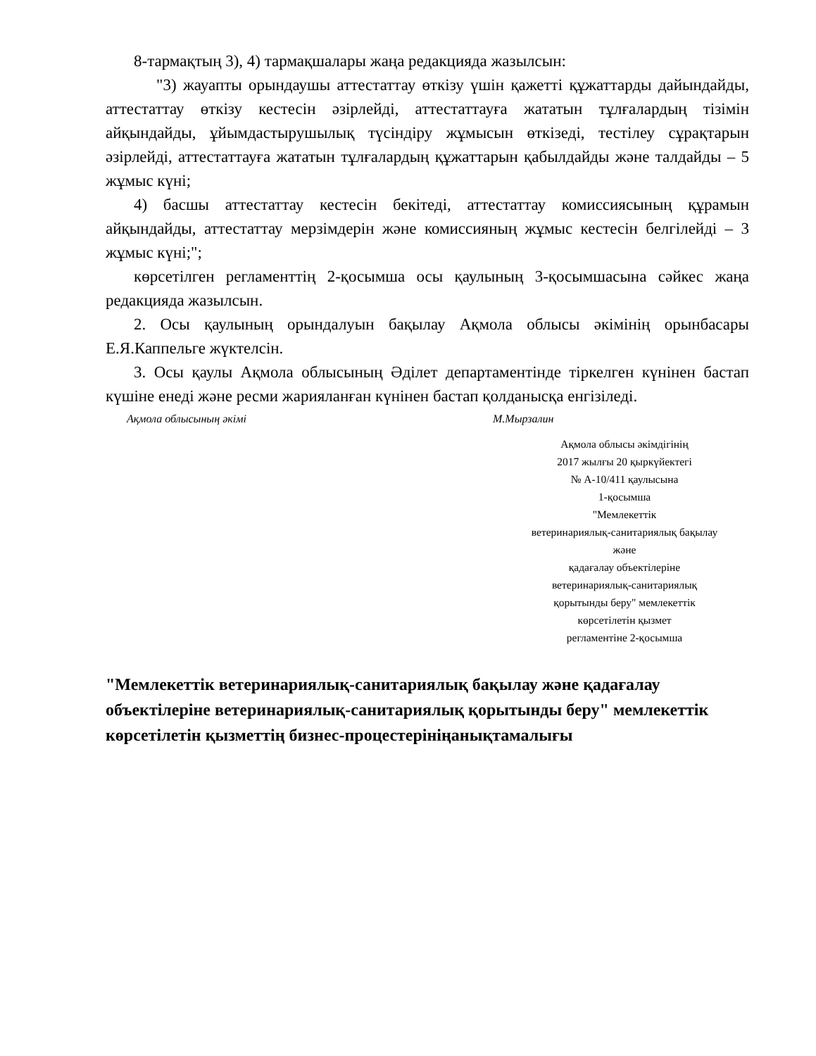8-тармақтың 3), 4) тармақшалары жаңа редакцияда жазылсын:
"3) жауапты орындаушы аттестаттау өткізу үшін қажетті құжаттарды дайындайды, аттестаттау өткізу кестесін әзірлейді, аттестаттауға жататын тұлғалардың тізімін айқындайды, ұйымдастырушылық түсіндіру жұмысын өткізеді, тестілеу сұрақтарын әзірлейді, аттестаттауға жататын тұлғалардың құжаттарын қабылдайды және талдайды – 5 жұмыс күні;
4) басшы аттестаттау кестесін бекітеді, аттестаттау комиссиясының құрамын айқындайды, аттестаттау мерзімдерін және комиссияның жұмыс кестесін белгілейді – 3 жұмыс күні;";
көрсетілген регламенттің 2-қосымша осы қаулының 3-қосымшасына сәйкес жаңа редакцияда жазылсын.
2. Осы қаулының орындалуын бақылау Ақмола облысы әкімінің орынбасары Е.Я.Каппельге жүктелсін.
3. Осы қаулы Ақмола облысының Әділет департаментінде тіркелген күнінен бастап күшіне енеді және ресми жарияланған күнінен бастап қолданысқа енгізіледі.
Ақмола облысының әкімі М.Мырзалин
Ақмола облысы әкімдігінің
2017 жылғы 20 қыркүйектегі
№ А-10/411 қаулысына
1-қосымша
"Мемлекеттік
ветеринариялық-санитариялық бақылау
және
қадағалау объектілеріне
ветеринариялық-санитариялық
қорытынды беру" мемлекеттік
көрсетілетін қызмет
регламентіне 2-қосымша
"Мемлекеттік ветеринариялық-санитариялық бақылау және қадағалау объектілеріне ветеринариялық-санитариялық қорытынды беру" мемлекеттік көрсетілетін қызметтің бизнес-процестерініңанықтамалығы